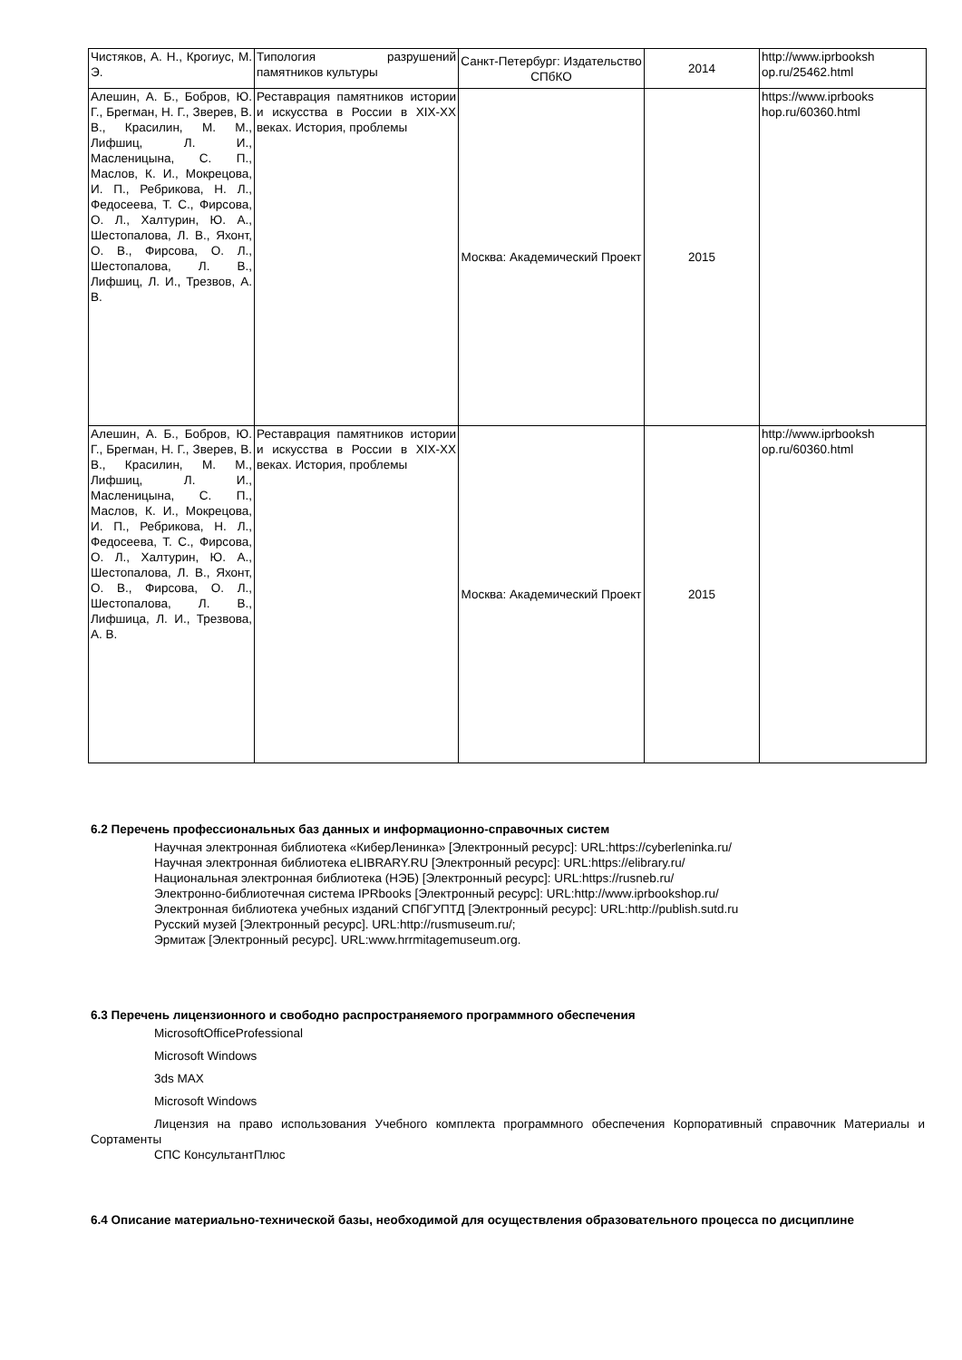| Чистяков, А. Н., Крогиус, М. Э. | Типология разрушений памятников культуры | Санкт-Петербург: Издательство СПбКО | 2014 | http://www.iprbooksh op.ru/25462.html |
| Алешин, А. Б., Бобров, Ю. Г., Брегман, Н. Г., Зверев, В. В., Красилин, М. М., Лифшиц, Л. И., Масленицына, С. П., Маслов, К. И., Мокрецова, И. П., Ребрикова, Н. Л., Федосеева, Т. С., Фирсова, О. Л., Халтурин, Ю. А., Шестопалова, Л. В., Яхонт, О. В., Фирсова, О. Л., Шестопалова, Л. В., Лифшиц, Л. И., Трезвов, А. В. | Реставрация памятников истории и искусства в России в XIX-XX веках. История, проблемы | Москва: Академический Проект | 2015 | https://www.iprbooks hop.ru/60360.html |
| Алешин, А. Б., Бобров, Ю. Г., Брегман, Н. Г., Зверев, В. В., Красилин, М. М., Лифшиц, Л. И., Масленицына, С. П., Маслов, К. И., Мокрецова, И. П., Ребрикова, Н. Л., Федосеева, Т. С., Фирсова, О. Л., Халтурин, Ю. А., Шестопалова, Л. В., Яхонт, О. В., Фирсова, О. Л., Шестопалова, Л. В., Лифшица, Л. И., Трезвова, А. В. | Реставрация памятников истории и искусства в России в XIX-XX веках. История, проблемы | Москва: Академический Проект | 2015 | http://www.iprbooksh op.ru/60360.html |
6.2 Перечень профессиональных баз данных и информационно-справочных систем
Научная электронная библиотека «КиберЛенинка» [Электронный ресурс]: URL:https://cyberleninka.ru/
Научная электронная библиотека eLIBRARY.RU [Электронный ресурс]: URL:https://elibrary.ru/
Национальная электронная библиотека (НЭБ) [Электронный ресурс]: URL:https://rusneb.ru/
Электронно-библиотечная система IPRbooks [Электронный ресурс]: URL:http://www.iprbookshop.ru/
Электронная библиотека учебных изданий СПбГУПТД [Электронный ресурс]: URL:http://publish.sutd.ru
Русский музей [Электронный ресурс]. URL:http://rusmuseum.ru/;
Эрмитаж [Электронный ресурс]. URL:www.hrrmitagemuseum.org.
6.3 Перечень лицензионного и свободно распространяемого программного обеспечения
MicrosoftOfficeProfessional
Microsoft Windows
3ds MAX
Microsoft Windows
Лицензия на право использования Учебного комплекта программного обеспечения Корпоративный справочник Материалы и Сортаменты
СПС КонсультантПлюс
6.4 Описание материально-технической базы, необходимой для осуществления образовательного процесса по дисциплине